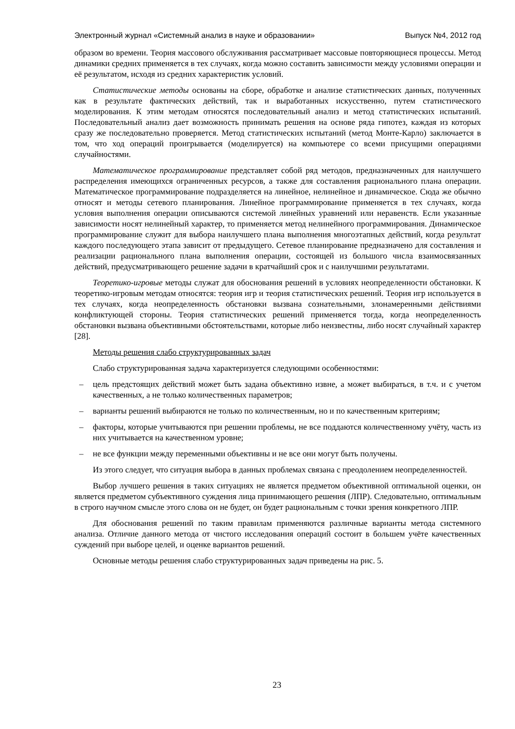Электронный журнал «Системный анализ в науке и образовании» Выпуск №4, 2012 год
образом во времени. Теория массового обслуживания рассматривает массовые повторяющиеся процессы. Метод динамики средних применяется в тех случаях, когда можно составить зависимости между условиями операции и её результатом, исходя из средних характеристик условий.
Статистические методы основаны на сборе, обработке и анализе статистических данных, полученных как в результате фактических действий, так и выработанных искусственно, путем статистического моделирования. К этим методам относятся последовательный анализ и метод статистических испытаний. Последовательный анализ дает возможность принимать решения на основе ряда гипотез, каждая из которых сразу же последовательно проверяется. Метод статистических испытаний (метод Монте-Карло) заключается в том, что ход операций проигрывается (моделируется) на компьютере со всеми присущими операциями случайностями.
Математическое программирование представляет собой ряд методов, предназначенных для наилучшего распределения имеющихся ограниченных ресурсов, а также для составления рационального плана операции. Математическое программирование подразделяется на линейное, нелинейное и динамическое. Сюда же обычно относят и методы сетевого планирования. Линейное программирование применяется в тех случаях, когда условия выполнения операции описываются системой линейных уравнений или неравенств. Если указанные зависимости носят нелинейный характер, то применяется метод нелинейного программирования. Динамическое программирование служит для выбора наилучшего плана выполнения многоэтапных действий, когда результат каждого последующего этапа зависит от предыдущего. Сетевое планирование предназначено для составления и реализации рационального плана выполнения операции, состоящей из большого числа взаимосвязанных действий, предусматривающего решение задачи в кратчайший срок и с наилучшими результатами.
Теоретико-игровые методы служат для обоснования решений в условиях неопределенности обстановки. К теоретико-игровым методам относятся: теория игр и теория статистических решений. Теория игр используется в тех случаях, когда неопределенность обстановки вызвана сознательными, злонамеренными действиями конфликтующей стороны. Теория статистических решений применяется тогда, когда неопределенность обстановки вызвана объективными обстоятельствами, которые либо неизвестны, либо носят случайный характер [28].
Методы решения слабо структурированных задач
Слабо структурированная задача характеризуется следующими особенностями:
– цель предстоящих действий может быть задана объективно извне, а может выбираться, в т.ч. и с учетом качественных, а не только количественных параметров;
– варианты решений выбираются не только по количественным, но и по качественным критериям;
– факторы, которые учитываются при решении проблемы, не все поддаются количественному учёту, часть из них учитывается на качественном уровне;
– не все функции между переменными объективны и не все они могут быть получены.
Из этого следует, что ситуация выбора в данных проблемах связана с преодолением неопределенностей.
Выбор лучшего решения в таких ситуациях не является предметом объективной оптимальной оценки, он является предметом субъективного суждения лица принимающего решения (ЛПР). Следовательно, оптимальным в строго научном смысле этого слова он не будет, он будет рациональным с точки зрения конкретного ЛПР.
Для обоснования решений по таким правилам применяются различные варианты метода системного анализа. Отличие данного метода от чистого исследования операций состоит в большем учёте качественных суждений при выборе целей, и оценке вариантов решений.
Основные методы решения слабо структурированных задач приведены на рис. 5.
23